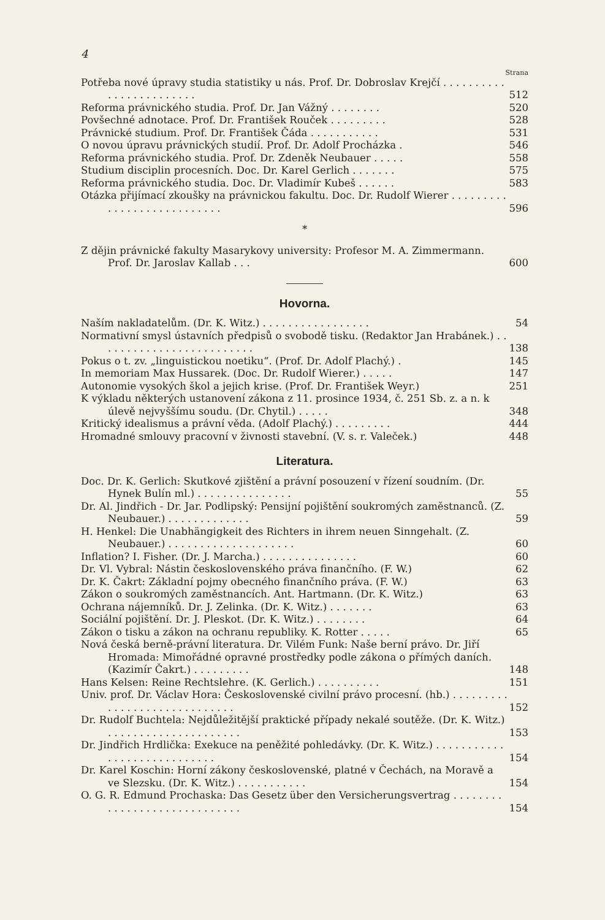4
Strana
Potřeba nové úpravy studia statistiky u nás. Prof. Dr. Dobroslav Krejčí . . . . . . . . . . . . . . . . . . . . . . . . 512
Reforma právnického studia. Prof. Dr. Jan Vážný . . . . . . . . 520
Povšechné adnotace. Prof. Dr. František Rouček . . . . . . . . . 528
Právnické studium. Prof. Dr. František Čáda . . . . . . . . . . . 531
O novou úpravu právnických studií. Prof. Dr. Adolf Procházka . 546
Reforma právnického studia. Prof. Dr. Zdeněk Neubauer . . . . . 558
Studium disciplin procesních. Doc. Dr. Karel Gerlich . . . . . . . 575
Reforma právnického studia. Doc. Dr. Vladimír Kubeš . . . . . . 583
Otázka přijímací zkoušky na právnickou fakultu. Doc. Dr. Rudolf Wierer . . . . . . . . . . . . . . . . . . . . . . . . . . . 596
*
Z dějin právnické fakulty Masarykovy university: Profesor M. A. Zimmermann. Prof. Dr. Jaroslav Kallab . . . 600
Hovorna.
Naším nakladatelům. (Dr. K. Witz.) . . . . . . . . . . . . . . . . . 54
Normativní smysl ústavních předpisů o svobodě tisku. (Redaktor Jan Hrabánek.) . . . . . . . . . . . . . . . . . . . . . . . . . 138
Pokus o t. zv. „linguistickou noetiku“. (Prof. Dr. Adolf Plachý.) . 145
In memoriam Max Hussarek. (Doc. Dr. Rudolf Wierer.) . . . . . 147
Autonomie vysokých škol a jejich krise. (Prof. Dr. František Weyr.) 251
K výkladu některých ustanovení zákona z 11. prosince 1934, č. 251 Sb. z. a n. k úlevě nejvyššímu soudu. (Dr. Chytil.) . . . . . 348
Kritický idealismus a právní věda. (Adolf Plachý.) . . . . . . . . . 444
Hromadné smlouvy pracovní v živnosti stavební. (V. s. r. Valeček.) 448
Literatura.
Doc. Dr. K. Gerlich: Skutkové zjištění a právní posouzení v řízení soudním. (Dr. Hynek Bulín ml.) . . . . . . . . . . . . . . . 55
Dr. Al. Jindřich - Dr. Jar. Podlipský: Pensijní pojištění soukromých zaměstnanců. (Z. Neubauer.) . . . . . . . . . . . . . 59
H. Henkel: Die Unabhängigkeit des Richters in ihrem neuen Sinngehalt. (Z. Neubauer.) . . . . . . . . . . . . . . . . . . . . 60
Inflation? I. Fisher. (Dr. J. Marcha.) . . . . . . . . . . . . . . . 60
Dr. Vl. Vybral: Nástin československého práva finančního. (F. W.) 62
Dr. K. Čakrt: Základní pojmy obecného finančního práva. (F. W.) 63
Zákon o soukromých zaměstnancích. Ant. Hartmann. (Dr. K. Witz.) 63
Ochrana nájemníků. Dr. J. Zelinka. (Dr. K. Witz.) . . . . . . . 63
Sociální pojištění. Dr. J. Pleskot. (Dr. K. Witz.) . . . . . . . . 64
Zákon o tisku a zákon na ochranu republiky. K. Rotter . . . . . 65
Nová česká berně-právní literatura. Dr. Vilém Funk: Naše berní právo. Dr. Jiří Hromada: Mimořádné opravné prostředky podle zákona o přímých daních. (Kazimír Čakrt.) . . . . . . . . . 148
Hans Kelsen: Reine Rechtslehre. (K. Gerlich.) . . . . . . . . . . 151
Univ. prof. Dr. Václav Hora: Československé civilní právo procesní. (hb.) . . . . . . . . . . . . . . . . . . . . . . . . . . . . . 152
Dr. Rudolf Buchtela: Nejdůležitější praktické případy nekalé soutěže. (Dr. K. Witz.) . . . . . . . . . . . . . . . . . . . . . 153
Dr. Jindřich Hrdlička: Exekuce na peněžité pohledávky. (Dr. K. Witz.) . . . . . . . . . . . . . . . . . . . . . . . . . . . . 154
Dr. Karel Koschin: Horní zákony československé, platné v Čechách, na Moravě a ve Slezsku. (Dr. K. Witz.) . . . . . . . . . . . 154
O. G. R. Edmund Prochaska: Das Gesetz über den Versicherungsvertrag . . . . . . . . . . . . . . . . . . . . . . . . . . . . . 154